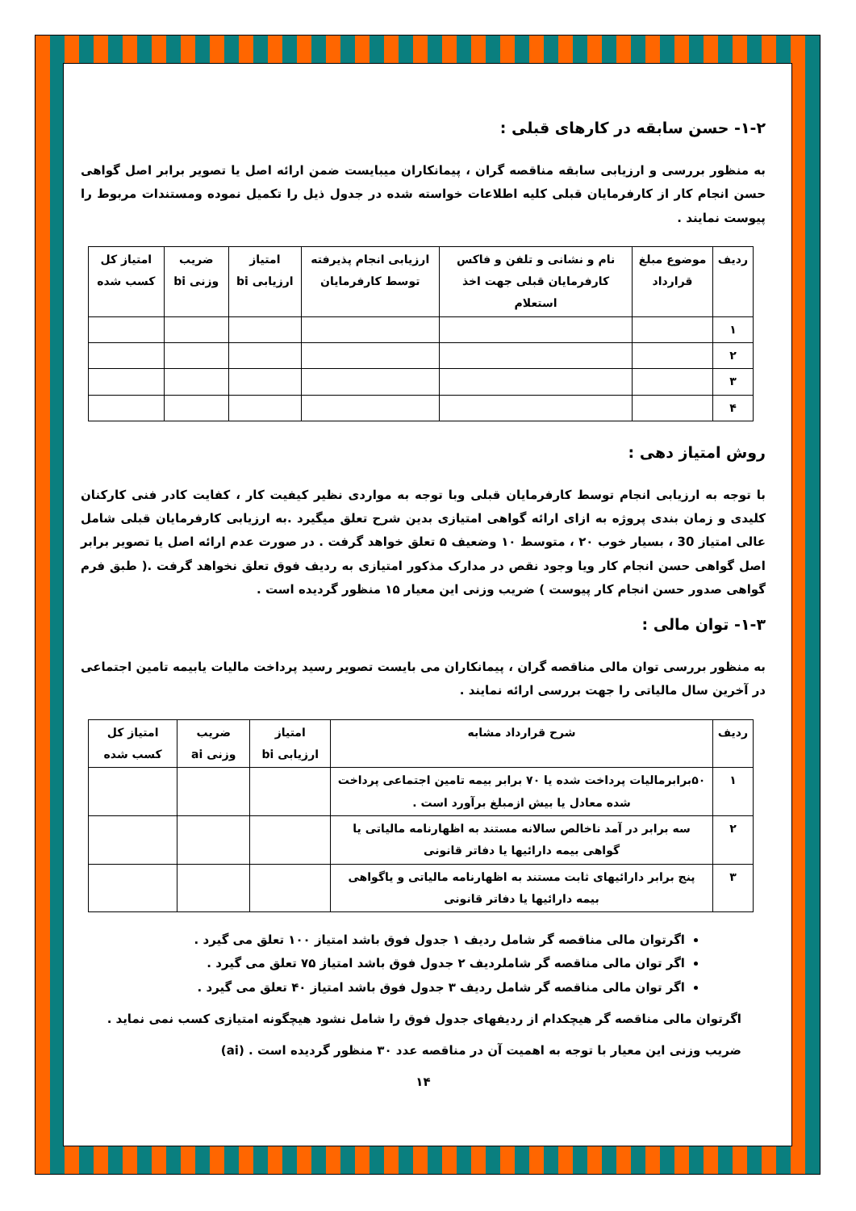۱-۲- حسن سابقه در کارهای قبلی :
به منظور بررسی و ارزیابی سابقه مناقصه گران ، پیمانکاران میبایست ضمن ارائه اصل یا تصویر برابر اصل گواهی حسن انجام کار از کارفرمایان قبلی کلیه اطلاعات خواسته شده در جدول ذیل را تکمیل نموده ومستندات مربوط را پیوست نمایند .
| ردیف | موضوع مبلغ قرارداد | نام و نشانی و تلفن و فاکس کارفرمایان قبلی جهت اخذ استعلام | ارزیابی انجام پذیرفته توسط کارفرمایان | امتیاز ارزیابی bi | ضریب وزنی bi | امتیاز کل کسب شده |
| --- | --- | --- | --- | --- | --- | --- |
| ۱ | | | | | | |
| ۲ | | | | | | |
| ۳ | | | | | | |
| ۴ | | | | | | |
روش امتیاز دهی :
با توجه به ارزیابی انجام توسط کارفرمایان قبلی وبا توجه به مواردی نظیر کیفیت کار ، کفایت کادر فنی کارکنان کلیدی و زمان بندی پروژه به ازای ارائه گواهی امتیازی بدین شرح تعلق میگیرد .به ارزیابی کارفرمایان قبلی شامل عالی امتیاز 30 ، بسیار خوب ۲۰ ، متوسط ۱۰ وضعیف ۵ تعلق خواهد گرفت . در صورت عدم ارائه اصل یا تصویر برابر اصل گواهی حسن انجام کار ویا وجود نقص در مدارک مذکور امتیازی به ردیف فوق تعلق نخواهد گرفت .( طبق فرم گواهی صدور حسن انجام کار پیوست ) ضریب وزنی این معیار ۱۵ منظور گردیده است .
۱-۳- توان مالی :
به منظور بررسی توان مالی مناقصه گران ، پیمانکاران می بایست تصویر رسید پرداخت مالیات یابیمه تامین اجتماعی در آخرین سال مالیاتی را جهت بررسی ارائه نمایند .
| ردیف | شرح قرارداد مشابه | امتیاز ارزیابی bi | ضریب وزنی ai | امتیاز کل کسب شده |
| --- | --- | --- | --- | --- |
| ۱ | ۵۰برابرمالیات پرداخت شده یا ۷۰ برابر بیمه تامین اجتماعی پرداخت شده معادل یا بیش ازمبلغ برآورد است . | | | |
| ۲ | سه برابر در آمد ناخالص سالانه مستند به اظهارنامه مالیاتی یا گواهی بیمه دارائیها یا دفاتر قانونی | | | |
| ۳ | پنج برابر دارائیهای ثابت مستند به اظهارنامه مالیاتی و یاگواهی بیمه دارائیها یا دفاتر قانونی | | | |
اگرتوان مالی مناقصه گر شامل ردیف ۱ جدول فوق باشد امتیاز ۱۰۰ تعلق می گیرد .
اگر توان مالی مناقصه گر شاملردیف ۲ جدول فوق باشد امتیاز ۷۵ تعلق می گیرد .
اگر توان مالی مناقصه گر شامل ردیف ۳ جدول فوق باشد امتیاز ۴۰ تعلق می گیرد .
اگرتوان مالی مناقصه گر هیچکدام از ردیفهای جدول فوق را شامل نشود هیچگونه امتیازی کسب نمی نماید .
ضریب وزنی این معیار با توجه به اهمیت آن در مناقصه عدد ۳۰ منظور گردیده است . (ai)
۱۴